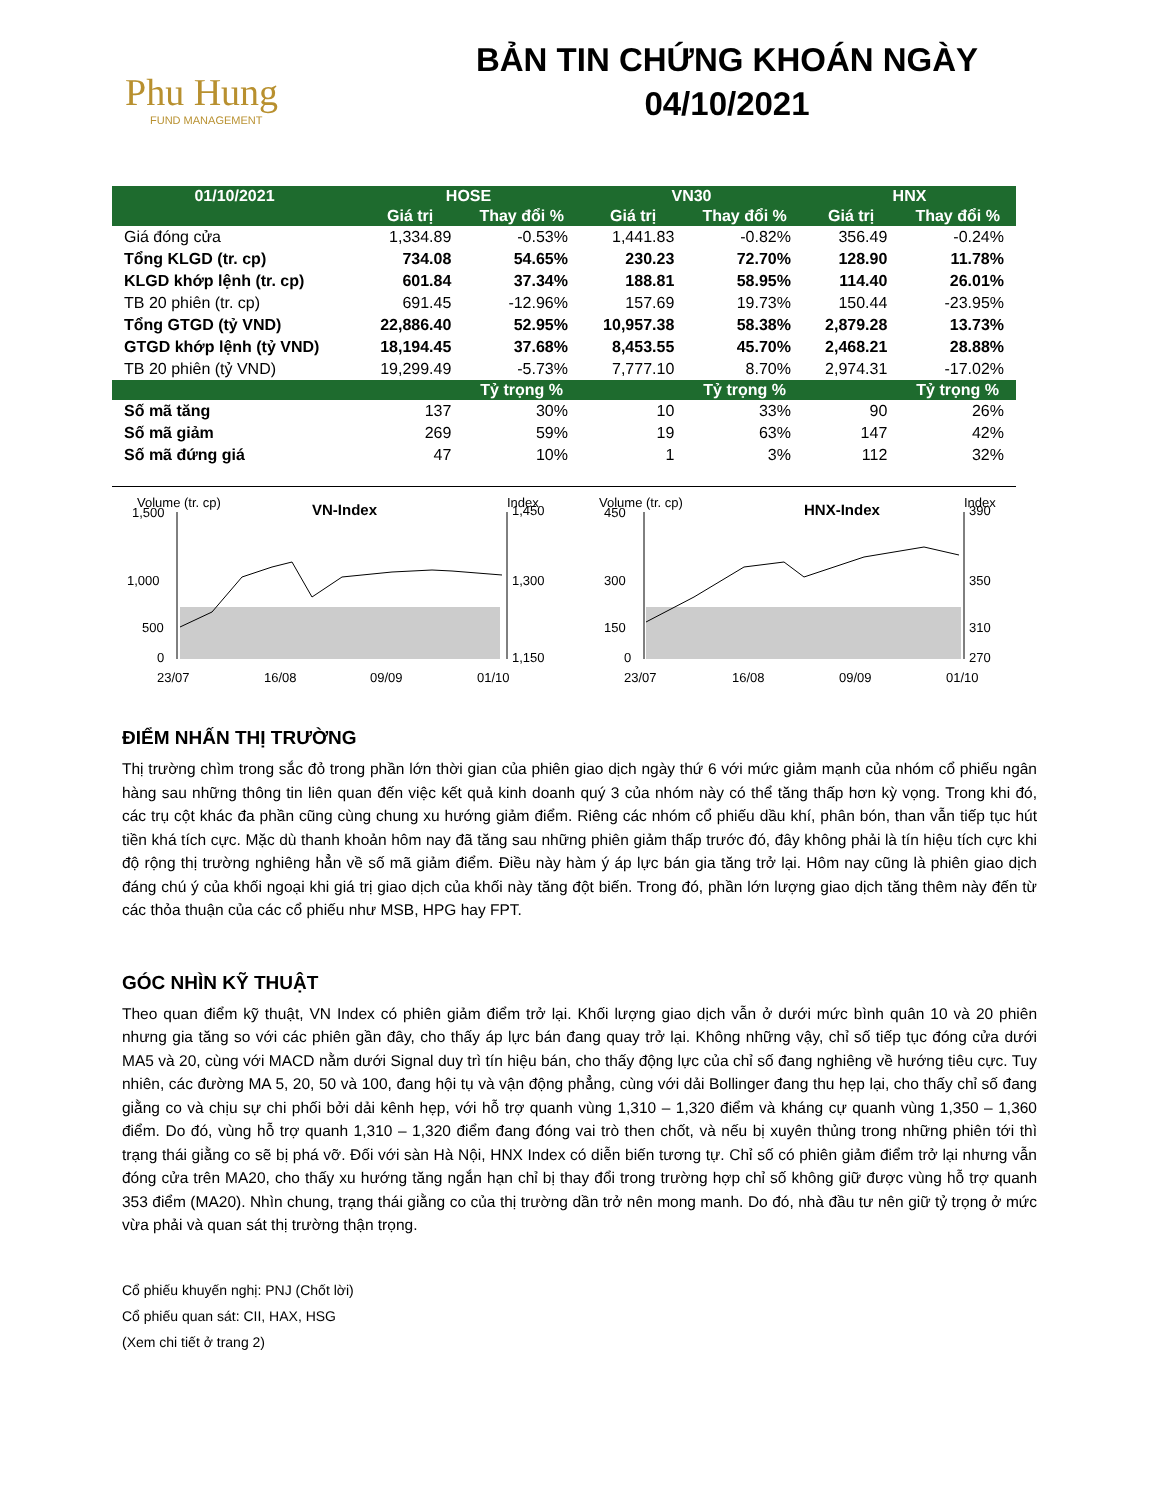Phu Hung
FUND MANAGEMENT
BẢN TIN CHỨNG KHOÁN NGÀY
04/10/2021
| 01/10/2021 | HOSE | | VN30 | | HNX | |
| --- | --- | --- | --- | --- | --- | --- |
| | Giá trị | Thay đổi % | Giá trị | Thay đổi % | Giá trị | Thay đổi % |
| Giá đóng cửa | 1,334.89 | -0.53% | 1,441.83 | -0.82% | 356.49 | -0.24% |
| Tổng KLGD (tr. cp) | 734.08 | 54.65% | 230.23 | 72.70% | 128.90 | 11.78% |
| KLGD khớp lệnh (tr. cp) | 601.84 | 37.34% | 188.81 | 58.95% | 114.40 | 26.01% |
| TB 20 phiên (tr. cp) | 691.45 | -12.96% | 157.69 | 19.73% | 150.44 | -23.95% |
| Tổng GTGD (tỷ VND) | 22,886.40 | 52.95% | 10,957.38 | 58.38% | 2,879.28 | 13.73% |
| GTGD khớp lệnh (tỷ VND) | 18,194.45 | 37.68% | 8,453.55 | 45.70% | 2,468.21 | 28.88% |
| TB 20 phiên (tỷ VND) | 19,299.49 | -5.73% | 7,777.10 | 8.70% | 2,974.31 | -17.02% |
| | | Tỷ trọng % | | Tỷ trọng % | | Tỷ trọng % |
| Số mã tăng | 137 | 30% | 10 | 33% | 90 | 26% |
| Số mã giảm | 269 | 59% | 19 | 63% | 147 | 42% |
| Số mã đứng giá | 47 | 10% | 1 | 3% | 112 | 32% |
Volume (tr. cp)
VN-Index
Index
1,500
1,000
500
0
1,450
1,300
1,150
23/07
16/08
09/09
01/10
Volume (tr. cp)
HNX-Index
Index
450
300
150
0
390
350
310
270
23/07
16/08
09/09
01/10
ĐIỂM NHẤN THỊ TRƯỜNG
Thị trường chìm trong sắc đỏ trong phần lớn thời gian của phiên giao dịch ngày thứ 6 với mức giảm mạnh của nhóm cổ phiếu ngân hàng sau những thông tin liên quan đến việc kết quả kinh doanh quý 3 của nhóm này có thể tăng thấp hơn kỳ vọng. Trong khi đó, các trụ cột khác đa phần cũng cùng chung xu hướng giảm điểm. Riêng các nhóm cổ phiếu dầu khí, phân bón, than vẫn tiếp tục hút tiền khá tích cực. Mặc dù thanh khoản hôm nay đã tăng sau những phiên giảm thấp trước đó, đây không phải là tín hiệu tích cực khi độ rộng thị trường nghiêng hẳn về số mã giảm điểm. Điều này hàm ý áp lực bán gia tăng trở lại. Hôm nay cũng là phiên giao dịch đáng chú ý của khối ngoại khi giá trị giao dịch của khối này tăng đột biến. Trong đó, phần lớn lượng giao dịch tăng thêm này đến từ các thỏa thuận của các cổ phiếu như MSB, HPG hay FPT.
GÓC NHÌN KỸ THUẬT
Theo quan điểm kỹ thuật, VN Index có phiên giảm điểm trở lại. Khối lượng giao dịch vẫn ở dưới mức bình quân 10 và 20 phiên nhưng gia tăng so với các phiên gần đây, cho thấy áp lực bán đang quay trở lại. Không những vậy, chỉ số tiếp tục đóng cửa dưới MA5 và 20, cùng với MACD nằm dưới Signal duy trì tín hiệu bán, cho thấy động lực của chỉ số đang nghiêng về hướng tiêu cực. Tuy nhiên, các đường MA 5, 20, 50 và 100, đang hội tụ và vận động phẳng, cùng với dải Bollinger đang thu hẹp lại, cho thấy chỉ số đang giằng co và chịu sự chi phối bởi dải kênh hẹp, với hỗ trợ quanh vùng 1,310 – 1,320 điểm và kháng cự quanh vùng 1,350 – 1,360 điểm. Do đó, vùng hỗ trợ quanh 1,310 – 1,320 điểm đang đóng vai trò then chốt, và nếu bị xuyên thủng trong những phiên tới thì trạng thái giằng co sẽ bị phá vỡ. Đối với sàn Hà Nội, HNX Index có diễn biến tương tự. Chỉ số có phiên giảm điểm trở lại nhưng vẫn đóng cửa trên MA20, cho thấy xu hướng tăng ngắn hạn chỉ bị thay đổi trong trường hợp chỉ số không giữ được vùng hỗ trợ quanh 353 điểm (MA20). Nhìn chung, trạng thái giằng co của thị trường dần trở nên mong manh. Do đó, nhà đầu tư nên giữ tỷ trọng ở mức vừa phải và quan sát thị trường thận trọng.
Cổ phiếu khuyến nghị: PNJ (Chốt lời)
Cổ phiếu quan sát: CII, HAX, HSG
(Xem chi tiết ở trang 2)